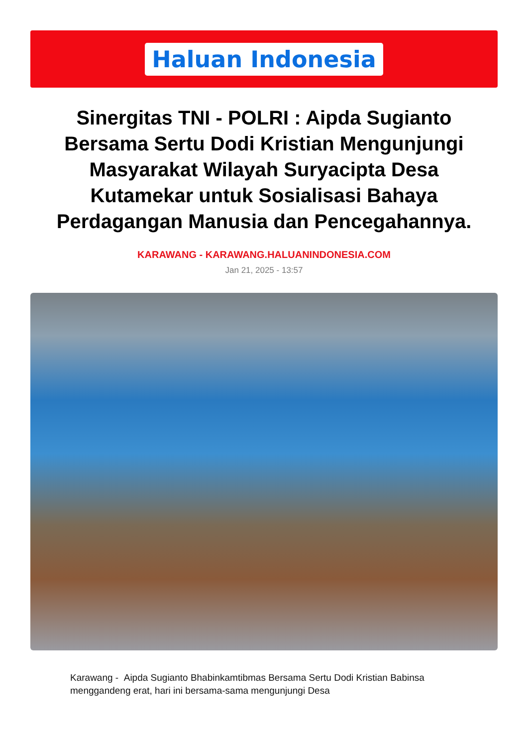Haluan Indonesia
Sinergitas TNI - POLRI : Aipda Sugianto Bersama Sertu Dodi Kristian Mengunjungi Masyarakat Wilayah Suryacipta Desa Kutamekar untuk Sosialisasi Bahaya Perdagangan Manusia dan Pencegahannya.
KARAWANG - KARAWANG.HALUANINDONESIA.COM
Jan 21, 2025 - 13:57
Karawang - Aipda Sugianto Bhabinkamtibmas Bersama Sertu Dodi Kristian Babinsa menggandeng erat, hari ini bersama-sama mengunjungi Desa